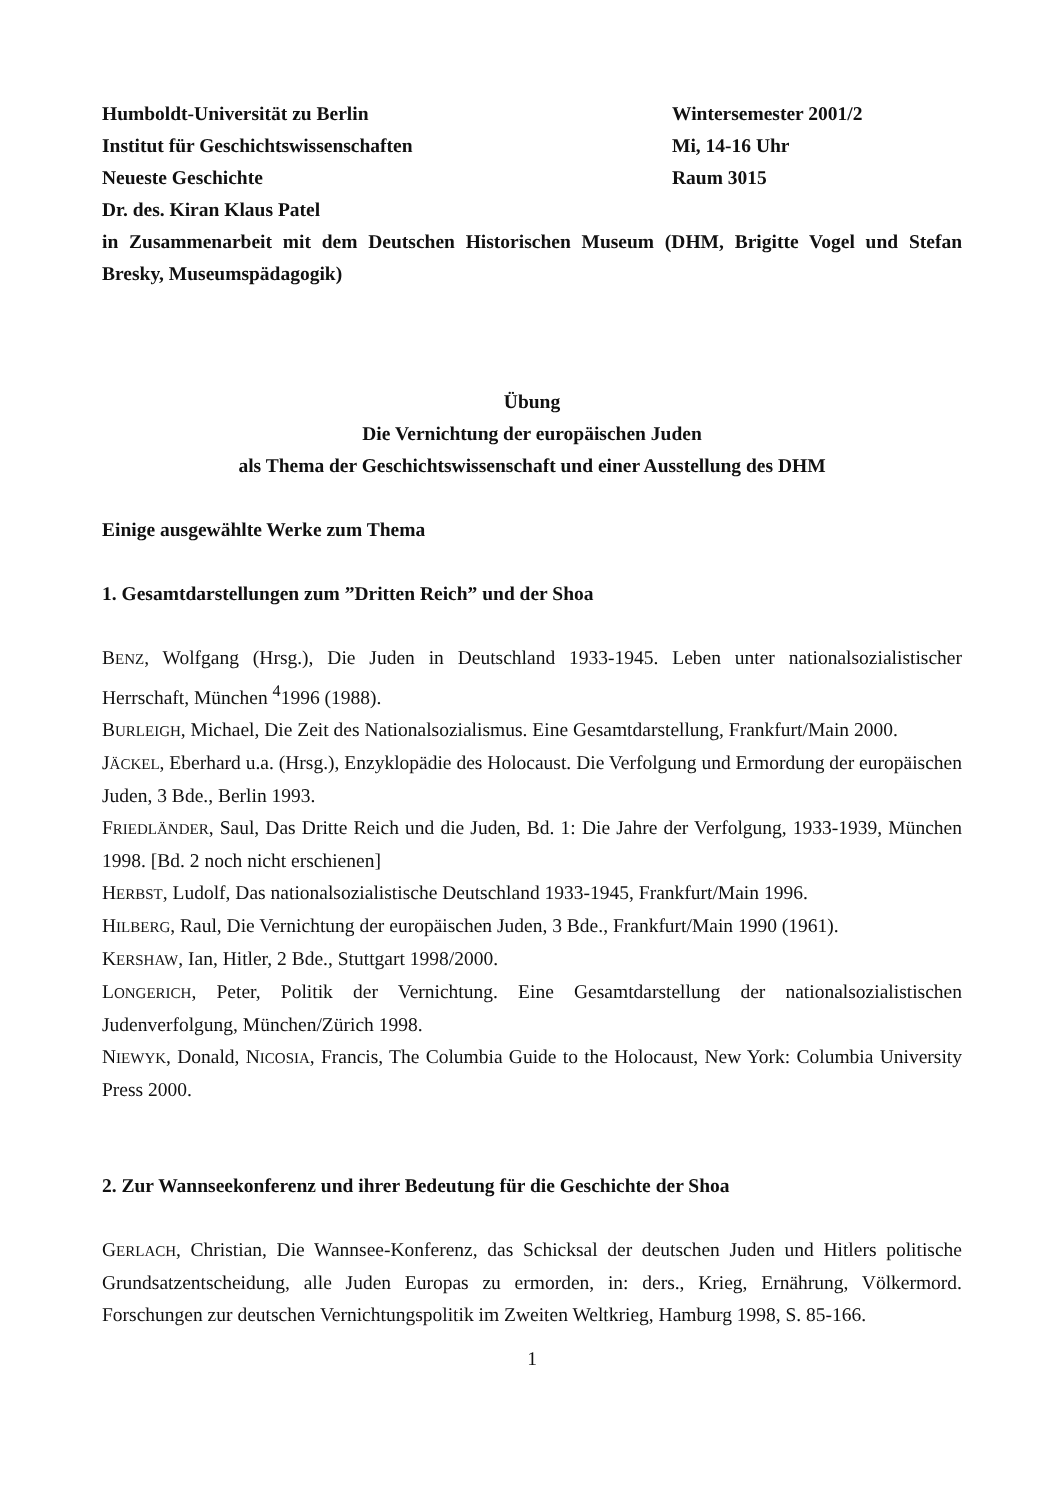Humboldt-Universität zu Berlin Wintersemester 2001/2
Institut für Geschichtswissenschaften Mi, 14-16 Uhr
Neueste Geschichte Raum 3015
Dr. des. Kiran Klaus Patel
in Zusammenarbeit mit dem Deutschen Historischen Museum (DHM, Brigitte Vogel und Stefan Bresky, Museumspädagogik)
Übung
Die Vernichtung der europäischen Juden
als Thema der Geschichtswissenschaft und einer Ausstellung des DHM
Einige ausgewählte Werke zum Thema
1. Gesamtdarstellungen zum ”Dritten Reich” und der Shoa
BENZ, Wolfgang (Hrsg.), Die Juden in Deutschland 1933-1945. Leben unter nationalsozialistischer Herrschaft, München <sup>4</sup>1996 (1988).
BURLEIGH, Michael, Die Zeit des Nationalsozialismus. Eine Gesamtdarstellung, Frankfurt/Main 2000.
JÄCKEL, Eberhard u.a. (Hrsg.), Enzyklopädie des Holocaust. Die Verfolgung und Ermordung der europäischen Juden, 3 Bde., Berlin 1993.
FRIEDLÄNDER, Saul, Das Dritte Reich und die Juden, Bd. 1: Die Jahre der Verfolgung, 1933-1939, München 1998. [Bd. 2 noch nicht erschienen]
HERBST, Ludolf, Das nationalsozialistische Deutschland 1933-1945, Frankfurt/Main 1996.
HILBERG, Raul, Die Vernichtung der europäischen Juden, 3 Bde., Frankfurt/Main 1990 (1961).
KERSHAW, Ian, Hitler, 2 Bde., Stuttgart 1998/2000.
LONGERICH, Peter, Politik der Vernichtung. Eine Gesamtdarstellung der nationalsozialistischen Judenverfolgung, München/Zürich 1998.
NIEWYK, Donald, NICOSIA, Francis, The Columbia Guide to the Holocaust, New York: Columbia University Press 2000.
2. Zur Wannseekonferenz und ihrer Bedeutung für die Geschichte der Shoa
GERLACH, Christian, Die Wannsee-Konferenz, das Schicksal der deutschen Juden und Hitlers politische Grundsatzentscheidung, alle Juden Europas zu ermorden, in: ders., Krieg, Ernährung, Völkermord. Forschungen zur deutschen Vernichtungspolitik im Zweiten Weltkrieg, Hamburg 1998, S. 85-166.
1